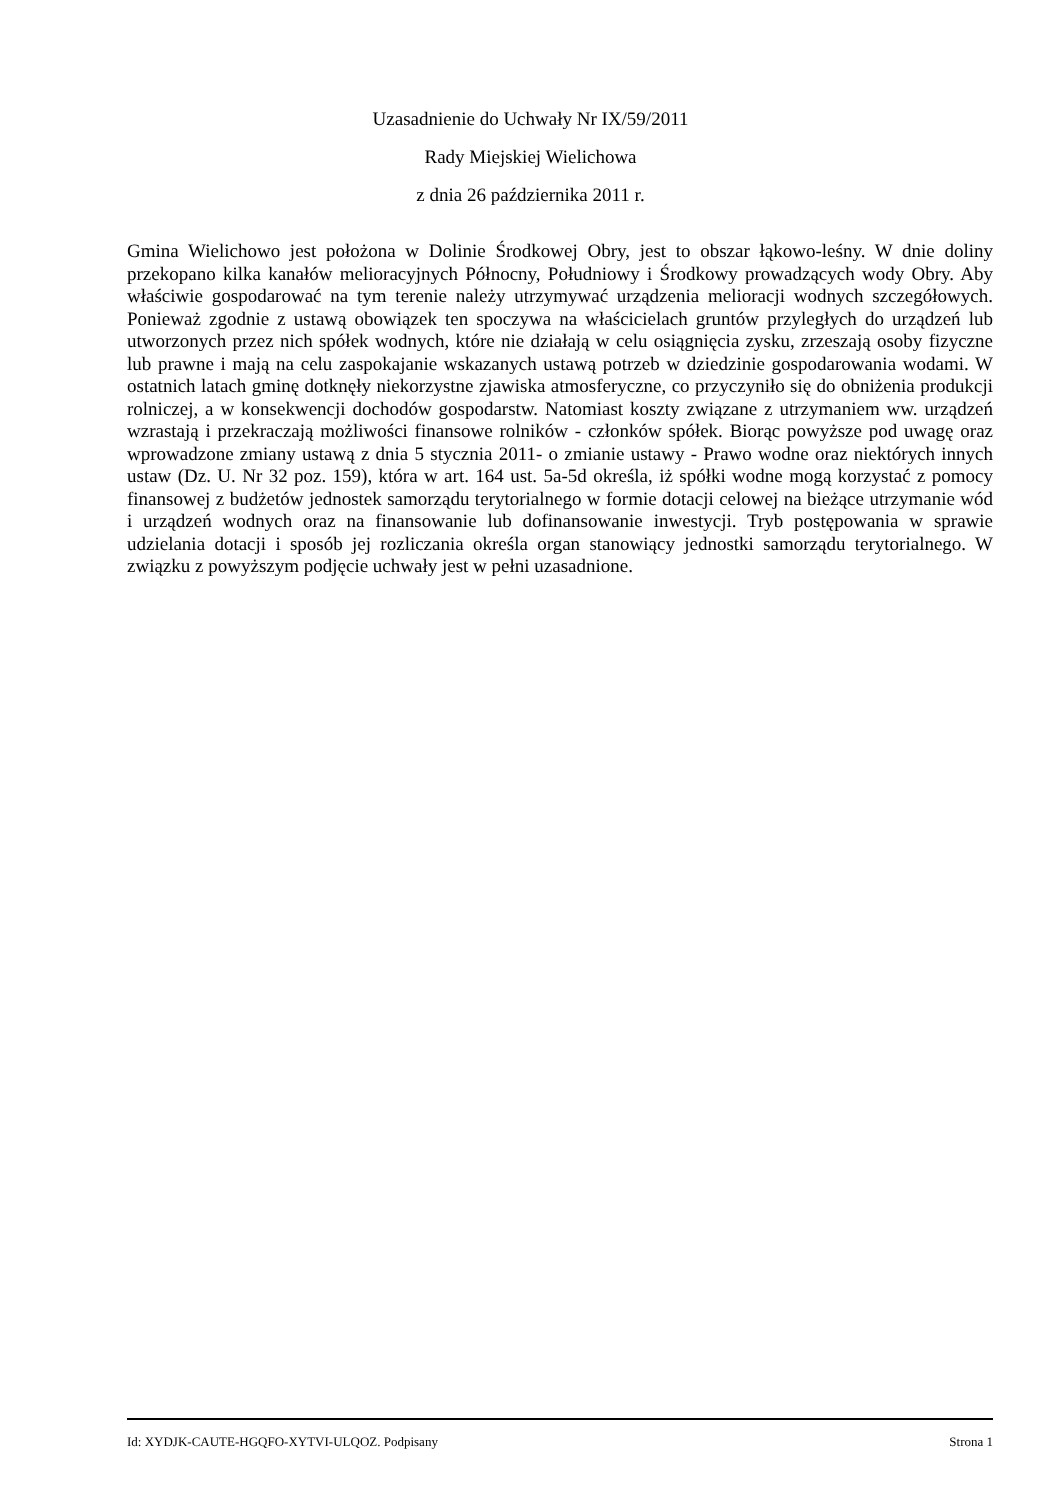Uzasadnienie do Uchwały Nr IX/59/2011
Rady Miejskiej Wielichowa
z dnia 26 października 2011 r.
Gmina Wielichowo jest położona w Dolinie Środkowej Obry, jest to obszar łąkowo-leśny. W dnie doliny przekopano kilka kanałów melioracyjnych Północny, Południowy i Środkowy prowadzących wody Obry. Aby właściwie gospodarować na tym terenie należy utrzymywać urządzenia melioracji wodnych szczegółowych. Ponieważ zgodnie z ustawą obowiązek ten spoczywa na właścicielach gruntów przyległych do urządzeń lub utworzonych przez nich spółek wodnych, które nie działają w celu osiągnięcia zysku, zrzeszają osoby fizyczne lub prawne i mają na celu zaspokajanie wskazanych ustawą potrzeb w dziedzinie gospodarowania wodami. W ostatnich latach gminę dotknęły niekorzystne zjawiska atmosferyczne, co przyczyniło się do obniżenia produkcji rolniczej, a w konsekwencji dochodów gospodarstw. Natomiast koszty związane z utrzymaniem ww. urządzeń wzrastają i przekraczają możliwości finansowe rolników - członków spółek. Biorąc powyższe pod uwagę oraz wprowadzone zmiany ustawą z dnia 5 stycznia 2011- o zmianie ustawy - Prawo wodne oraz niektórych innych ustaw (Dz. U. Nr 32 poz. 159), która w art. 164 ust. 5a-5d określa, iż spółki wodne mogą korzystać z pomocy finansowej z budżetów jednostek samorządu terytorialnego w formie dotacji celowej na bieżące utrzymanie wód i urządzeń wodnych oraz na finansowanie lub dofinansowanie inwestycji. Tryb postępowania w sprawie udzielania dotacji i sposób jej rozliczania określa organ stanowiący jednostki samorządu terytorialnego. W związku z powyższym podjęcie uchwały jest w pełni uzasadnione.
Id: XYDJK-CAUTE-HGQFO-XYTVI-ULQOZ. Podpisany Strona 1